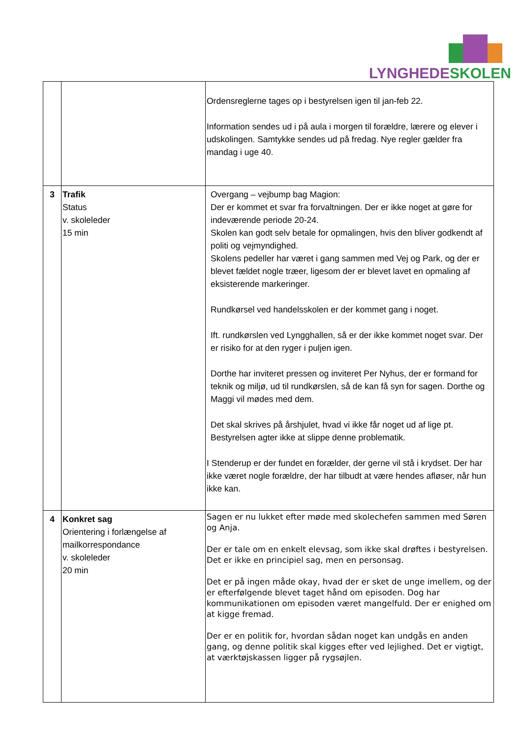LYNGHEDE SKOLEN
| | | Ordensreglerne tages op i bestyrelsen igen til jan-feb 22. Information sendes ud i på aula i morgen til forældre, lærere og elever i udskolingen. Samtykke sendes ud på fredag. Nye regler gælder fra mandag i uge 40. |
| 3 | Trafik Status v. skoleleder 15 min | Overgang – vejbump bag Magion: Der er kommet et svar fra forvaltningen. Der er ikke noget at gøre for indeværende periode 20-24. Skolen kan godt selv betale for opmalingen, hvis den bliver godkendt af politi og vejmyndighed. Skolens pedeller har været i gang sammen med Vej og Park, og der er blevet fældet nogle træer, ligesom der er blevet lavet en opmaling af eksisterende markeringer. Rundkørsel ved handelsskolen er der kommet gang i noget. Ift. rundkørslen ved Lyngghallen, så er der ikke kommet noget svar. Der er risiko for at den ryger i puljen igen. Dorthe har inviteret pressen og inviteret Per Nyhus, der er formand for teknik og miljø, ud til rundkørslen, så de kan få syn for sagen. Dorthe og Maggi vil mødes med dem. Det skal skrives på årshjulet, hvad vi ikke får noget ud af lige pt. Bestyrelsen agter ikke at slippe denne problematik. I Stenderup er der fundet en forælder, der gerne vil stå i krydset. Der har ikke været nogle forældre, der har tilbudt at være hendes afløser, når hun ikke kan. |
| 4 | Konkret sag Orientering i forlængelse af mailkorrespondance v. skoleleder 20 min | Sagen er nu lukket efter møde med skolechefen sammen med Søren og Anja. Der er tale om en enkelt elevsag, som ikke skal drøftes i bestyrelsen. Det er ikke en principiel sag, men en personsag. Det er på ingen måde okay, hvad der er sket de unge imellem, og der er efterfølgende blevet taget hånd om episoden. Dog har kommunikationen om episoden været mangelfuld. Der er enighed om at kigge fremad. Der er en politik for, hvordan sådan noget kan undgås en anden gang, og denne politik skal kigges efter ved lejlighed. Det er vigtigt, at værktøjskassen ligger på rygsøjlen. |